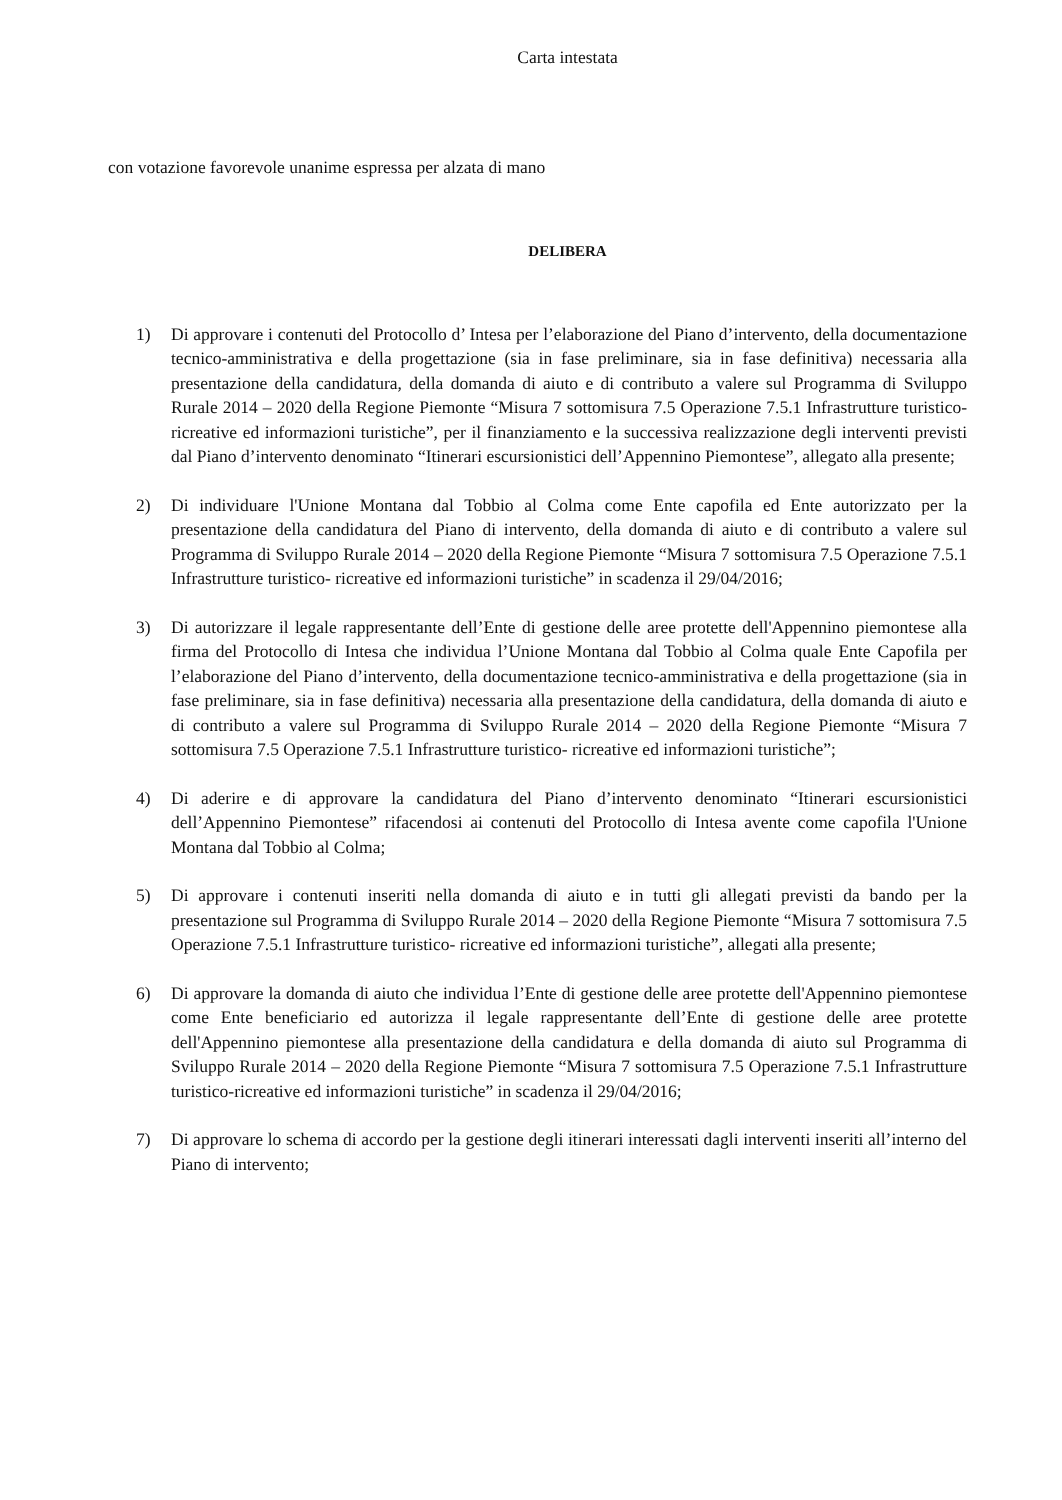Carta intestata
con votazione favorevole unanime espressa per alzata di mano
DELIBERA
1) Di approvare i contenuti del Protocollo d’ Intesa per l’elaborazione del Piano d’intervento, della documentazione tecnico-amministrativa e della progettazione (sia in fase preliminare, sia in fase definitiva) necessaria alla presentazione della candidatura, della domanda di aiuto e di contributo a valere sul Programma di Sviluppo Rurale 2014 – 2020 della Regione Piemonte “Misura 7 sottomisura 7.5 Operazione 7.5.1 Infrastrutture turistico- ricreative ed informazioni turistiche”, per il finanziamento e la successiva realizzazione degli interventi previsti dal Piano d’intervento denominato “Itinerari escursionistici dell’Appennino Piemontese”, allegato alla presente;
2) Di individuare l'Unione Montana dal Tobbio al Colma come Ente capofila ed Ente autorizzato per la presentazione della candidatura del Piano di intervento, della domanda di aiuto e di contributo a valere sul Programma di Sviluppo Rurale 2014 – 2020 della Regione Piemonte “Misura 7 sottomisura 7.5 Operazione 7.5.1 Infrastrutture turistico- ricreative ed informazioni turistiche” in scadenza il 29/04/2016;
3) Di autorizzare il legale rappresentante dell’Ente di gestione delle aree protette dell'Appennino piemontese alla firma del Protocollo di Intesa che individua l’Unione Montana dal Tobbio al Colma quale Ente Capofila per l’elaborazione del Piano d’intervento, della documentazione tecnico-amministrativa e della progettazione (sia in fase preliminare, sia in fase definitiva) necessaria alla presentazione della candidatura, della domanda di aiuto e di contributo a valere sul Programma di Sviluppo Rurale 2014 – 2020 della Regione Piemonte “Misura 7 sottomisura 7.5 Operazione 7.5.1 Infrastrutture turistico- ricreative ed informazioni turistiche”;
4) Di aderire e di approvare la candidatura del Piano d’intervento denominato “Itinerari escursionistici dell’Appennino Piemontese” rifacendosi ai contenuti del Protocollo di Intesa avente come capofila l'Unione Montana dal Tobbio al Colma;
5) Di approvare i contenuti inseriti nella domanda di aiuto e in tutti gli allegati previsti da bando per la presentazione sul Programma di Sviluppo Rurale 2014 – 2020 della Regione Piemonte “Misura 7 sottomisura 7.5 Operazione 7.5.1 Infrastrutture turistico- ricreative ed informazioni turistiche”, allegati alla presente;
6) Di approvare la domanda di aiuto che individua l’Ente di gestione delle aree protette dell'Appennino piemontese come Ente beneficiario ed autorizza il legale rappresentante dell’Ente di gestione delle aree protette dell'Appennino piemontese alla presentazione della candidatura e della domanda di aiuto sul Programma di Sviluppo Rurale 2014 – 2020 della Regione Piemonte “Misura 7 sottomisura 7.5 Operazione 7.5.1 Infrastrutture turistico-ricreative ed informazioni turistiche” in scadenza il 29/04/2016;
7) Di approvare lo schema di accordo per la gestione degli itinerari interessati dagli interventi inseriti all’interno del Piano di intervento;